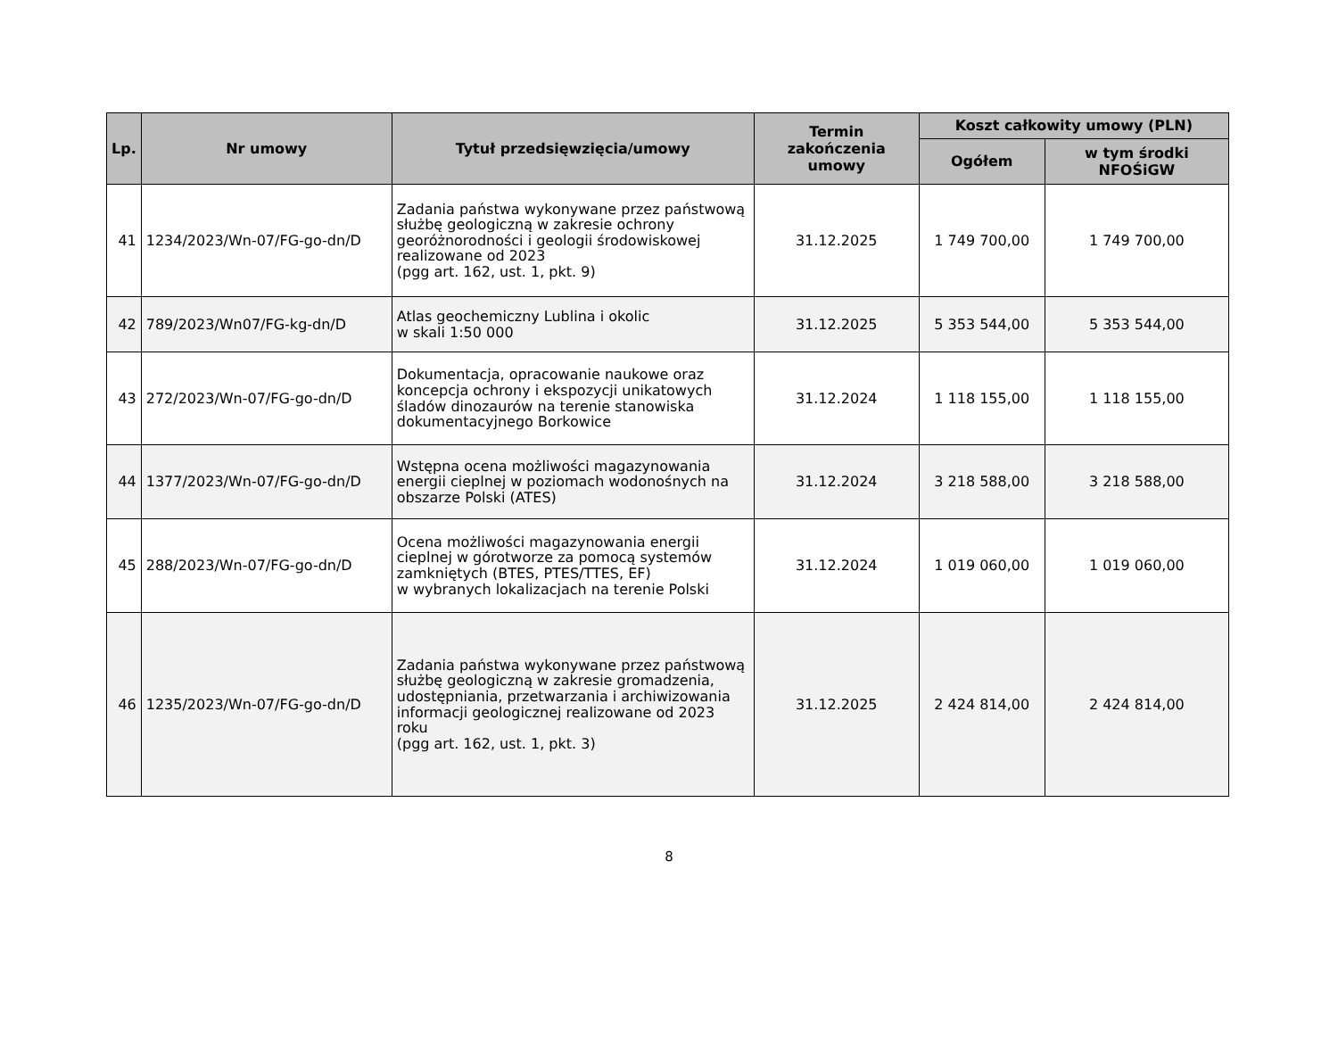| Lp. | Nr umowy | Tytuł przedsięwzięcia/umowy | Termin zakończenia umowy | Koszt całkowity umowy (PLN) | |
| --- | --- | --- | --- | --- | --- |
| | | | | Ogółem | w tym środki NFOŚiGW |
| 41 | 1234/2023/Wn-07/FG-go-dn/D | Zadania państwa wykonywane przez państwową służbę geologiczną w zakresie ochrony georóżnorodności i geologii środowiskowej realizowane od 2023 (pgg art. 162, ust. 1, pkt. 9) | 31.12.2025 | 1 749 700,00 | 1 749 700,00 |
| 42 | 789/2023/Wn07/FG-kg-dn/D | Atlas geochemiczny Lublina i okolic w skali 1:50 000 | 31.12.2025 | 5 353 544,00 | 5 353 544,00 |
| 43 | 272/2023/Wn-07/FG-go-dn/D | Dokumentacja, opracowanie naukowe oraz koncepcja ochrony i ekspozycji unikatowych śladów dinozaurów na terenie stanowiska dokumentacyjnego Borkowice | 31.12.2024 | 1 118 155,00 | 1 118 155,00 |
| 44 | 1377/2023/Wn-07/FG-go-dn/D | Wstępna ocena możliwości magazynowania energii cieplnej w poziomach wodonośnych na obszarze Polski (ATES) | 31.12.2024 | 3 218 588,00 | 3 218 588,00 |
| 45 | 288/2023/Wn-07/FG-go-dn/D | Ocena możliwości magazynowania energii cieplnej w górotworze za pomocą systemów zamkniętych (BTES, PTES/TTES, EF) w wybranych lokalizacjach na terenie Polski | 31.12.2024 | 1 019 060,00 | 1 019 060,00 |
| 46 | 1235/2023/Wn-07/FG-go-dn/D | Zadania państwa wykonywane przez państwową służbę geologiczną w zakresie gromadzenia, udostępniania, przetwarzania i archiwizowania informacji geologicznej realizowane od 2023 roku (pgg art. 162, ust. 1, pkt. 3) | 31.12.2025 | 2 424 814,00 | 2 424 814,00 |
8